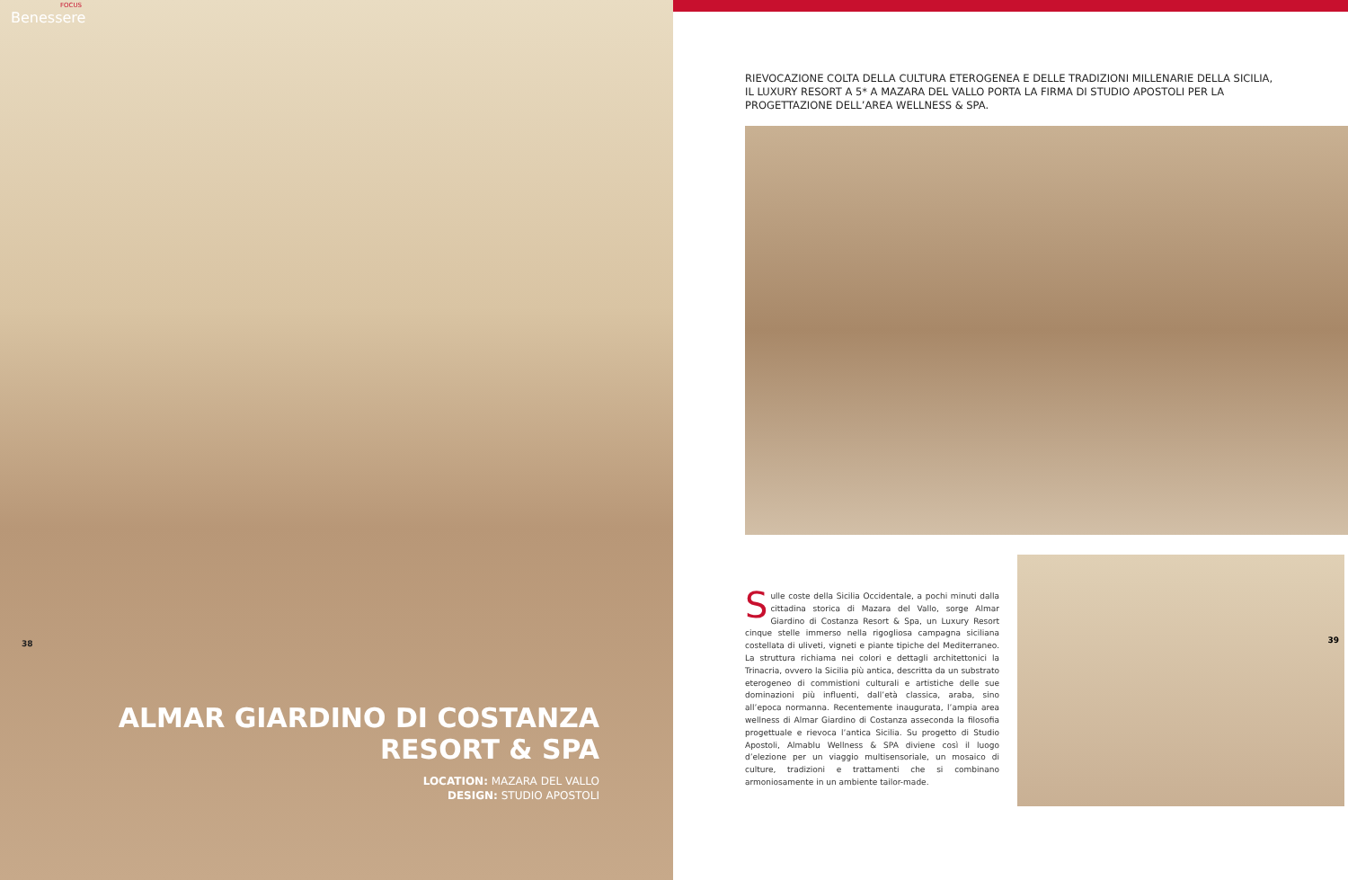FOCUS
Benessere
38
ALMAR GIARDINO DI COSTANZA
RESORT & SPA
LOCATION: MAZARA DEL VALLO
DESIGN: STUDIO APOSTOLI
RIEVOCAZIONE COLTA DELLA CULTURA ETEROGENEA E DELLE TRADIZIONI MILLENARIE DELLA SICILIA, IL LUXURY RESORT A 5* A MAZARA DEL VALLO PORTA LA FIRMA DI STUDIO APOSTOLI PER LA PROGETTAZIONE DELL’AREA WELLNESS & SPA.
Sulle coste della Sicilia Occidentale, a pochi minuti dalla cittadina storica di Mazara del Vallo, sorge Almar Giardino di Costanza Resort & Spa, un Luxury Resort cinque stelle immerso nella rigogliosa campagna siciliana costellata di uliveti, vigneti e piante tipiche del Mediterraneo. La struttura richiama nei colori e dettagli architettonici la Trinacria, ovvero la Sicilia più antica, descritta da un substrato eterogeneo di commistioni culturali e artistiche delle sue dominazioni più influenti, dall’età classica, araba, sino all’epoca normanna. Recentemente inaugurata, l’ampia area wellness di Almar Giardino di Costanza asseconda la filosofia progettuale e rievoca l’antica Sicilia. Su progetto di Studio Apostoli, Almablu Wellness & SPA diviene così il luogo d’elezione per un viaggio multisensoriale, un mosaico di culture, tradizioni e trattamenti che si combinano armoniosamente in un ambiente tailor-made.
39